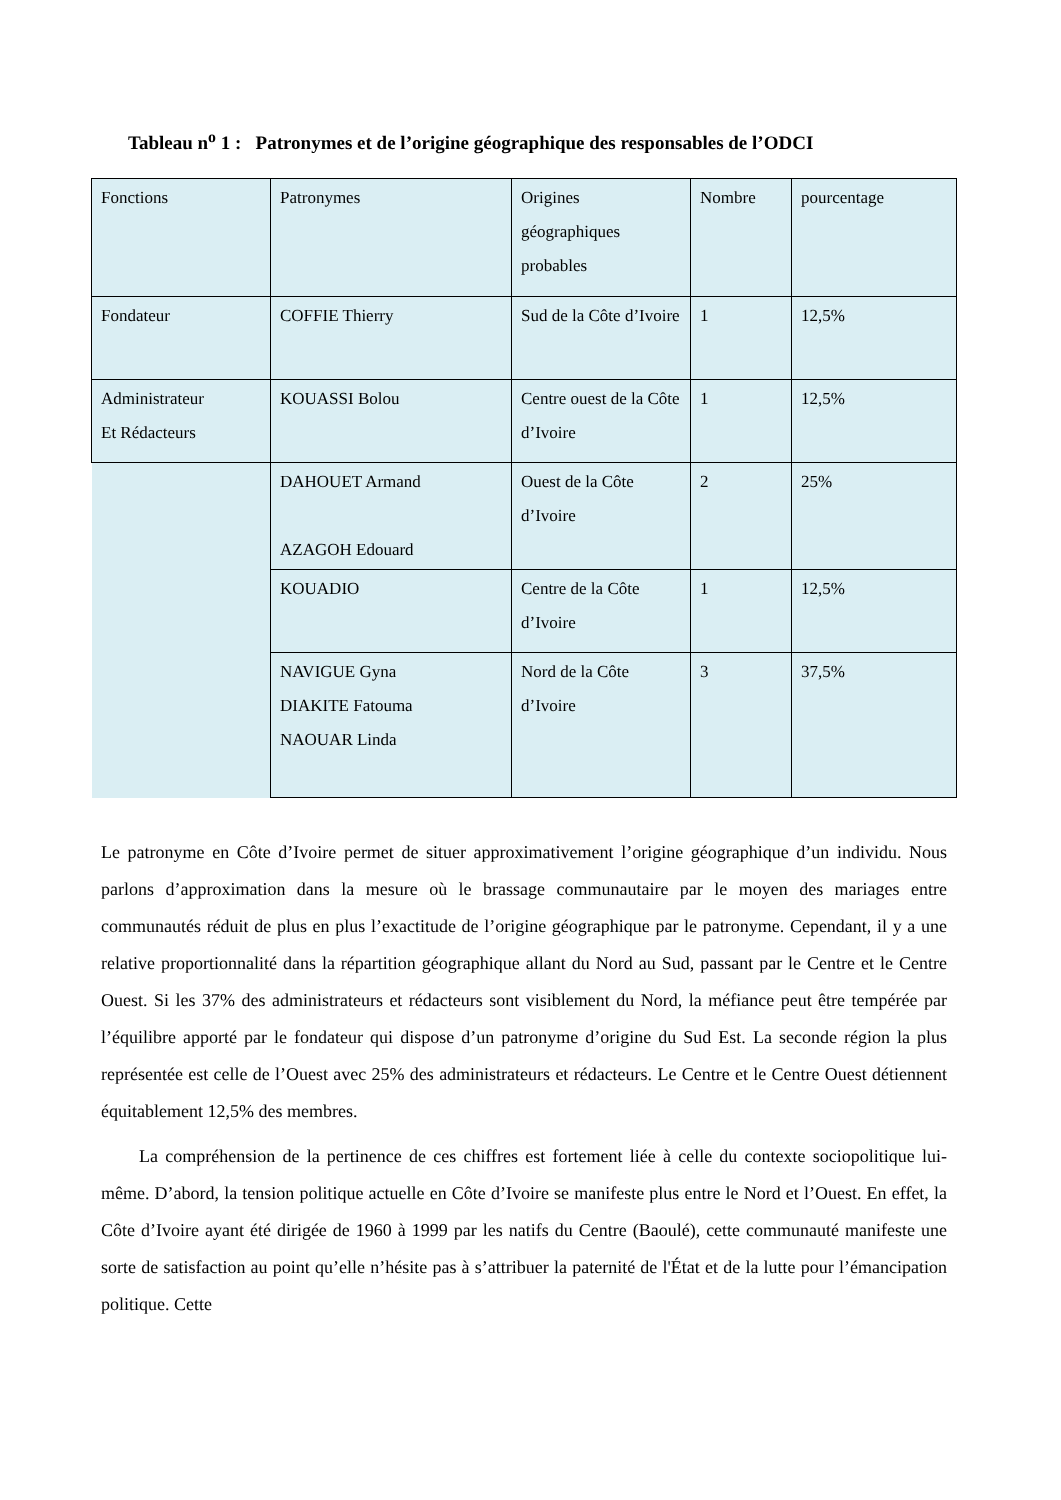Tableau n<sup>o</sup> 1 : Patronymes et de l’origine géographique des responsables de l’ODCI
| Fonctions | Patronymes | Origines géographiques probables | Nombre | pourcentage |
| Fondateur | COFFIE Thierry | Sud de la Côte d’Ivoire | 1 | 12,5% |
| Administrateur Et Rédacteurs | KOUASSI Bolou | Centre ouest de la Côte d’Ivoire | 1 | 12,5% |
| | DAHOUET Armand AZAGOH Edouard | Ouest de la Côte d’Ivoire | 2 | 25% |
| | KOUADIO | Centre de la Côte d’Ivoire | 1 | 12,5% |
| | NAVIGUE Gyna DIAKITE Fatouma NAOUAR Linda | Nord de la Côte d’Ivoire | 3 | 37,5% |
Le patronyme en Côte d’Ivoire permet de situer approximativement l’origine géographique d’un individu. Nous parlons d’approximation dans la mesure où le brassage communautaire par le moyen des mariages entre communautés réduit de plus en plus l’exactitude de l’origine géographique par le patronyme. Cependant, il y a une relative proportionnalité dans la répartition géographique allant du Nord au Sud, passant par le Centre et le Centre Ouest. Si les 37% des administrateurs et rédacteurs sont visiblement du Nord, la méfiance peut être tempérée par l’équilibre apporté par le fondateur qui dispose d’un patronyme d’origine du Sud Est. La seconde région la plus représentée est celle de l’Ouest avec 25% des administrateurs et rédacteurs. Le Centre et le Centre Ouest détiennent équitablement 12,5% des membres.
La compréhension de la pertinence de ces chiffres est fortement liée à celle du contexte sociopolitique lui-même. D’abord, la tension politique actuelle en Côte d’Ivoire se manifeste plus entre le Nord et l’Ouest. En effet, la Côte d’Ivoire ayant été dirigée de 1960 à 1999 par les natifs du Centre (Baoulé), cette communauté manifeste une sorte de satisfaction au point qu’elle n’hésite pas à s’attribuer la paternité de l'État et de la lutte pour l’émancipation politique. Cette